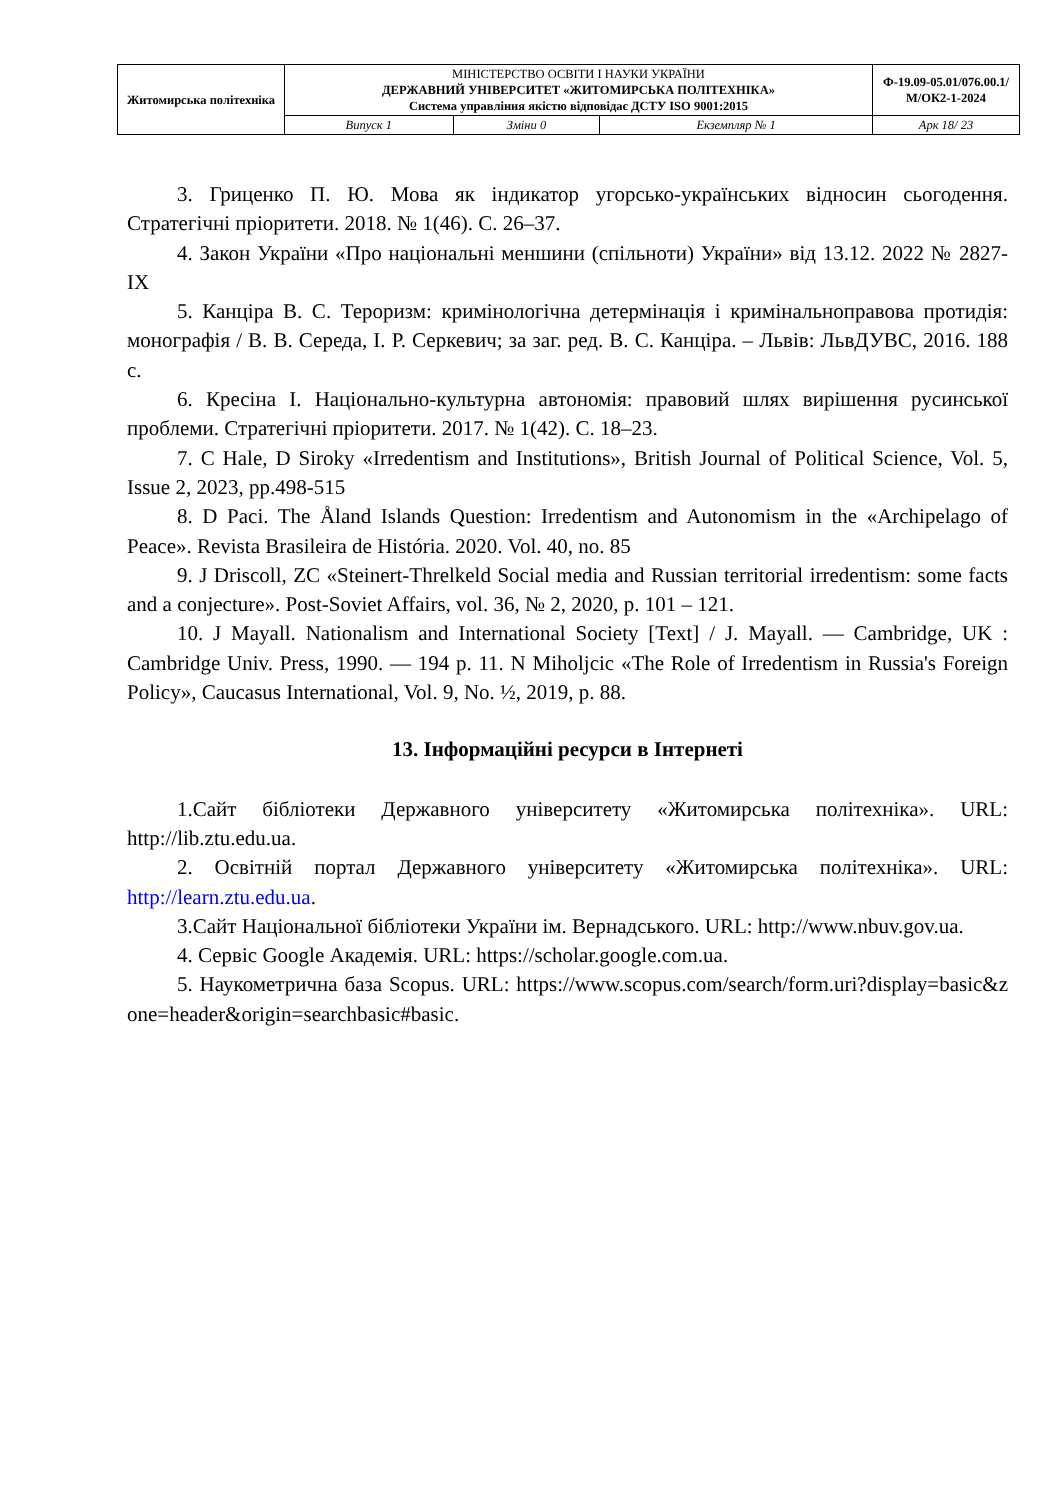| Житомирська політехніка | МІНІСТЕРСТВО ОСВІТИ І НАУКИ УКРАЇНИ ДЕРЖАВНИЙ УНІВЕРСИТЕТ «ЖИТОМИРСЬКА ПОЛІТЕХНІКА» Система управління якістю відповідає ДСТУ ISO 9001:2015 | | | Ф-19.09-05.01/076.00.1/М/ОК2-1-2024 |
| | Випуск 1 | Зміни 0 | Екземпляр № 1 | Арк 18/ 23 |
3. Гриценко П. Ю. Мова як індикатор угорсько-українських відносин сьогодення. Стратегічні пріоритети. 2018. № 1(46). С. 26–37.
4. Закон України «Про національні меншини (спільноти) України» від 13.12. 2022 № 2827-IX
5. Канціра В. С. Тероризм: кримінологічна детермінація і кримінальноправова протидія: монографія / В. В. Середа, І. Р. Серкевич; за заг. ред. В. С. Канціра. – Львів: ЛьвДУВС, 2016. 188 с.
6. Кресіна І. Національно-культурна автономія: правовий шлях вирішення русинської проблеми. Стратегічні пріоритети. 2017. № 1(42). С. 18–23.
7. C Hale, D Siroky «Irredentism and Institutions», British Journal of Political Science, Vol. 5, Issue 2, 2023, pp.498-515
8. D Paci. The Åland Islands Question: Irredentism and Autonomism in the «Archipelago of Peace». Revista Brasileira de História. 2020. Vol. 40, no. 85
9. J Driscoll, ZC «Steinert-Threlkeld Social media and Russian territorial irredentism: some facts and a conjecture». Post-Soviet Affairs, vol. 36, № 2, 2020, p. 101 – 121.
10. J Mayall. Nationalism and International Society [Text] / J. Mayall. — Cambridge, UK : Cambridge Univ. Press, 1990. — 194 p. 11. N Miholjcic «The Role of Irredentism in Russia's Foreign Policy», Caucasus International, Vol. 9, No. ½, 2019, p. 88.
13. Інформаційні ресурси в Інтернеті
1.Сайт бібліотеки Державного університету «Житомирська політехніка». URL: http://lib.ztu.edu.ua.
2. Освітній портал Державного університету «Житомирська політехніка». URL: http://learn.ztu.edu.ua.
3.Сайт Національної бібліотеки України ім. Вернадського. URL: http://www.nbuv.gov.ua.
4. Сервіс Google Академія. URL: https://scholar.google.com.ua.
5. Наукометрична база Scopus. URL: https://www.scopus.com/search/form.uri?display=basic&zone=header&origin=searchbasic#basic.